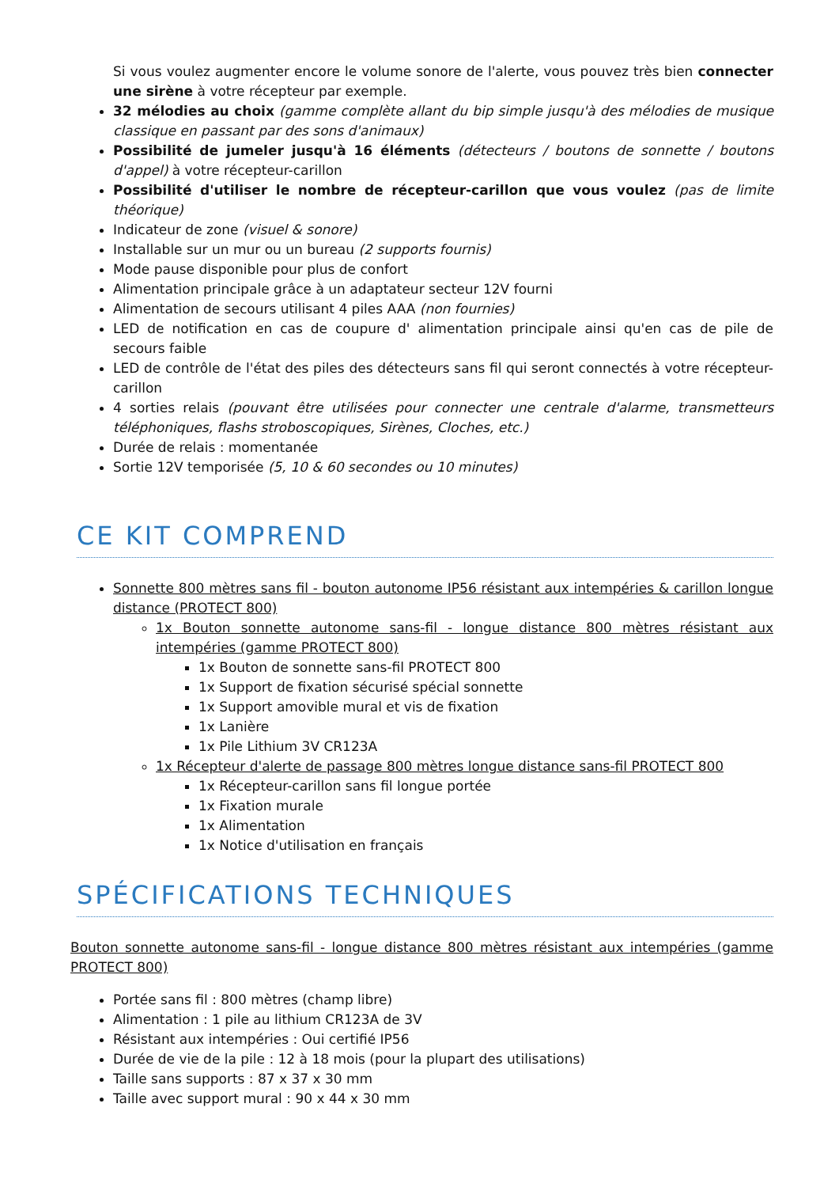Si vous voulez augmenter encore le volume sonore de l'alerte, vous pouvez très bien connecter une sirène à votre récepteur par exemple.
32 mélodies au choix (gamme complète allant du bip simple jusqu'à des mélodies de musique classique en passant par des sons d'animaux)
Possibilité de jumeler jusqu'à 16 éléments (détecteurs / boutons de sonnette / boutons d'appel) à votre récepteur-carillon
Possibilité d'utiliser le nombre de récepteur-carillon que vous voulez (pas de limite théorique)
Indicateur de zone (visuel & sonore)
Installable sur un mur ou un bureau (2 supports fournis)
Mode pause disponible pour plus de confort
Alimentation principale grâce à un adaptateur secteur 12V fourni
Alimentation de secours utilisant 4 piles AAA (non fournies)
LED de notification en cas de coupure d' alimentation principale ainsi qu'en cas de pile de secours faible
LED de contrôle de l'état des piles des détecteurs sans fil qui seront connectés à votre récepteur-carillon
4 sorties relais (pouvant être utilisées pour connecter une centrale d'alarme, transmetteurs téléphoniques, flashs stroboscopiques, Sirènes, Cloches, etc.)
Durée de relais : momentanée
Sortie 12V temporisée (5, 10 & 60 secondes ou 10 minutes)
CE KIT COMPREND
Sonnette 800 mètres sans fil - bouton autonome IP56 résistant aux intempéries & carillon longue distance (PROTECT 800)
1x Bouton sonnette autonome sans-fil - longue distance 800 mètres résistant aux intempéries (gamme PROTECT 800)
1x Bouton de sonnette sans-fil PROTECT 800
1x Support de fixation sécurisé spécial sonnette
1x Support amovible mural et vis de fixation
1x Lanière
1x Pile Lithium 3V CR123A
1x Récepteur d'alerte de passage 800 mètres longue distance sans-fil PROTECT 800
1x Récepteur-carillon sans fil longue portée
1x Fixation murale
1x Alimentation
1x Notice d'utilisation en français
SPÉCIFICATIONS TECHNIQUES
Bouton sonnette autonome sans-fil - longue distance 800 mètres résistant aux intempéries (gamme PROTECT 800)
Portée sans fil : 800 mètres (champ libre)
Alimentation : 1 pile au lithium CR123A de 3V
Résistant aux intempéries : Oui certifié IP56
Durée de vie de la pile : 12 à 18 mois (pour la plupart des utilisations)
Taille sans supports : 87 x 37 x 30 mm
Taille avec support mural : 90 x 44 x 30 mm